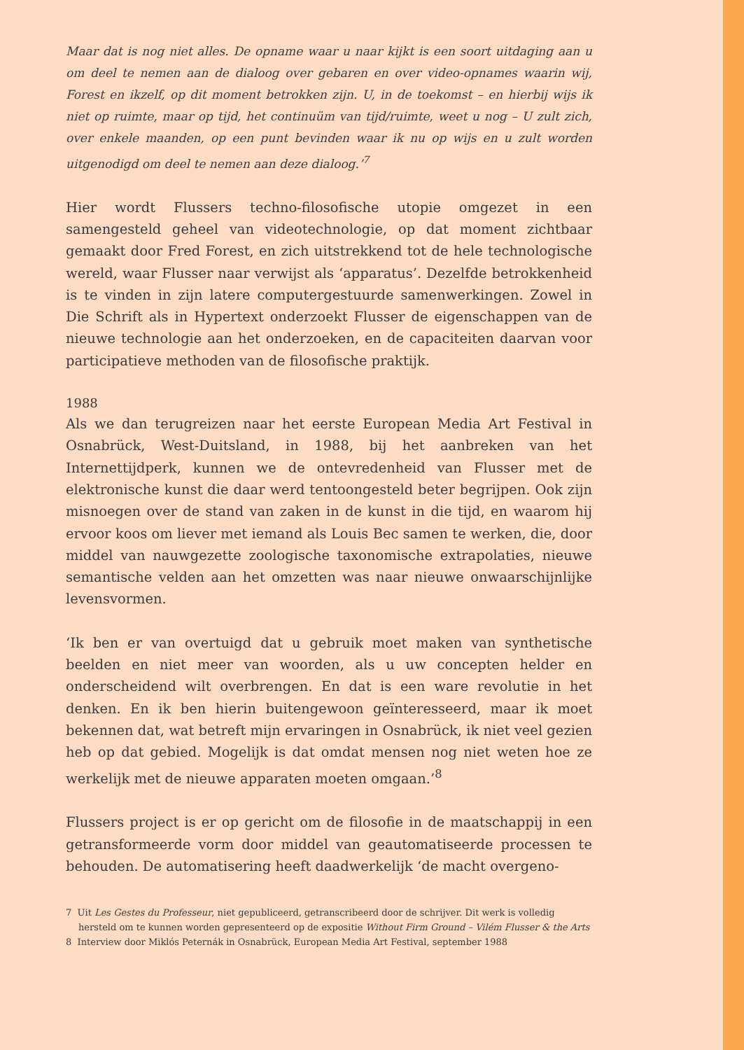Maar dat is nog niet alles. De opname waar u naar kijkt is een soort uitdaging aan u om deel te nemen aan de dialoog over gebaren en over video-opnames waarin wij, Forest en ikzelf, op dit moment betrokken zijn. U, in de toekomst – en hierbij wijs ik niet op ruimte, maar op tijd, het continuüm van tijd/ruimte, weet u nog – U zult zich, over enkele maanden, op een punt bevinden waar ik nu op wijs en u zult worden uitgenodigd om deel te nemen aan deze dialoog.’<sup>7</sup>
Hier wordt Flussers techno-filosofische utopie omgezet in een samengesteld geheel van videotechnologie, op dat moment zichtbaar gemaakt door Fred Forest, en zich uitstrekkend tot de hele technologische wereld, waar Flusser naar verwijst als ‘apparatus’. Dezelfde betrokkenheid is te vinden in zijn latere computergestuurde samenwerkingen. Zowel in Die Schrift als in Hypertext onderzoekt Flusser de eigenschappen van de nieuwe technologie aan het onderzoeken, en de capaciteiten daarvan voor participatieve methoden van de filosofische praktijk.
1988
Als we dan terugreizen naar het eerste European Media Art Festival in Osnabrück, West-Duitsland, in 1988, bij het aanbreken van het Internettijdperk, kunnen we de ontevredenheid van Flusser met de elektronische kunst die daar werd tentoongesteld beter begrijpen. Ook zijn misnoegen over de stand van zaken in de kunst in die tijd, en waarom hij ervoor koos om liever met iemand als Louis Bec samen te werken, die, door middel van nauwgezette zoologische taxonomische extrapolaties, nieuwe semantische velden aan het omzetten was naar nieuwe onwaarschijnlijke levensvormen.
‘Ik ben er van overtuigd dat u gebruik moet maken van synthetische beelden en niet meer van woorden, als u uw concepten helder en onderscheidend wilt overbrengen. En dat is een ware revolutie in het denken. En ik ben hierin buitengewoon geïnteresseerd, maar ik moet bekennen dat, wat betreft mijn ervaringen in Osnabrück, ik niet veel gezien heb op dat gebied. Mogelijk is dat omdat mensen nog niet weten hoe ze werkelijk met de nieuwe apparaten moeten omgaan.’<sup>8</sup>
Flussers project is er op gericht om de filosofie in de maatschappij in een getransformeerde vorm door middel van geautomatiseerde processen te behouden. De automatisering heeft daadwerkelijk ‘de macht overgeno-
7 Uit Les Gestes du Professeur, niet gepubliceerd, getranscribeerd door de schrijver. Dit werk is volledig hersteld om te kunnen worden gepresenteerd op de expositie Without Firm Ground – Vilém Flusser & the Arts
8 Interview door Miklós Peternák in Osnabrück, European Media Art Festival, september 1988